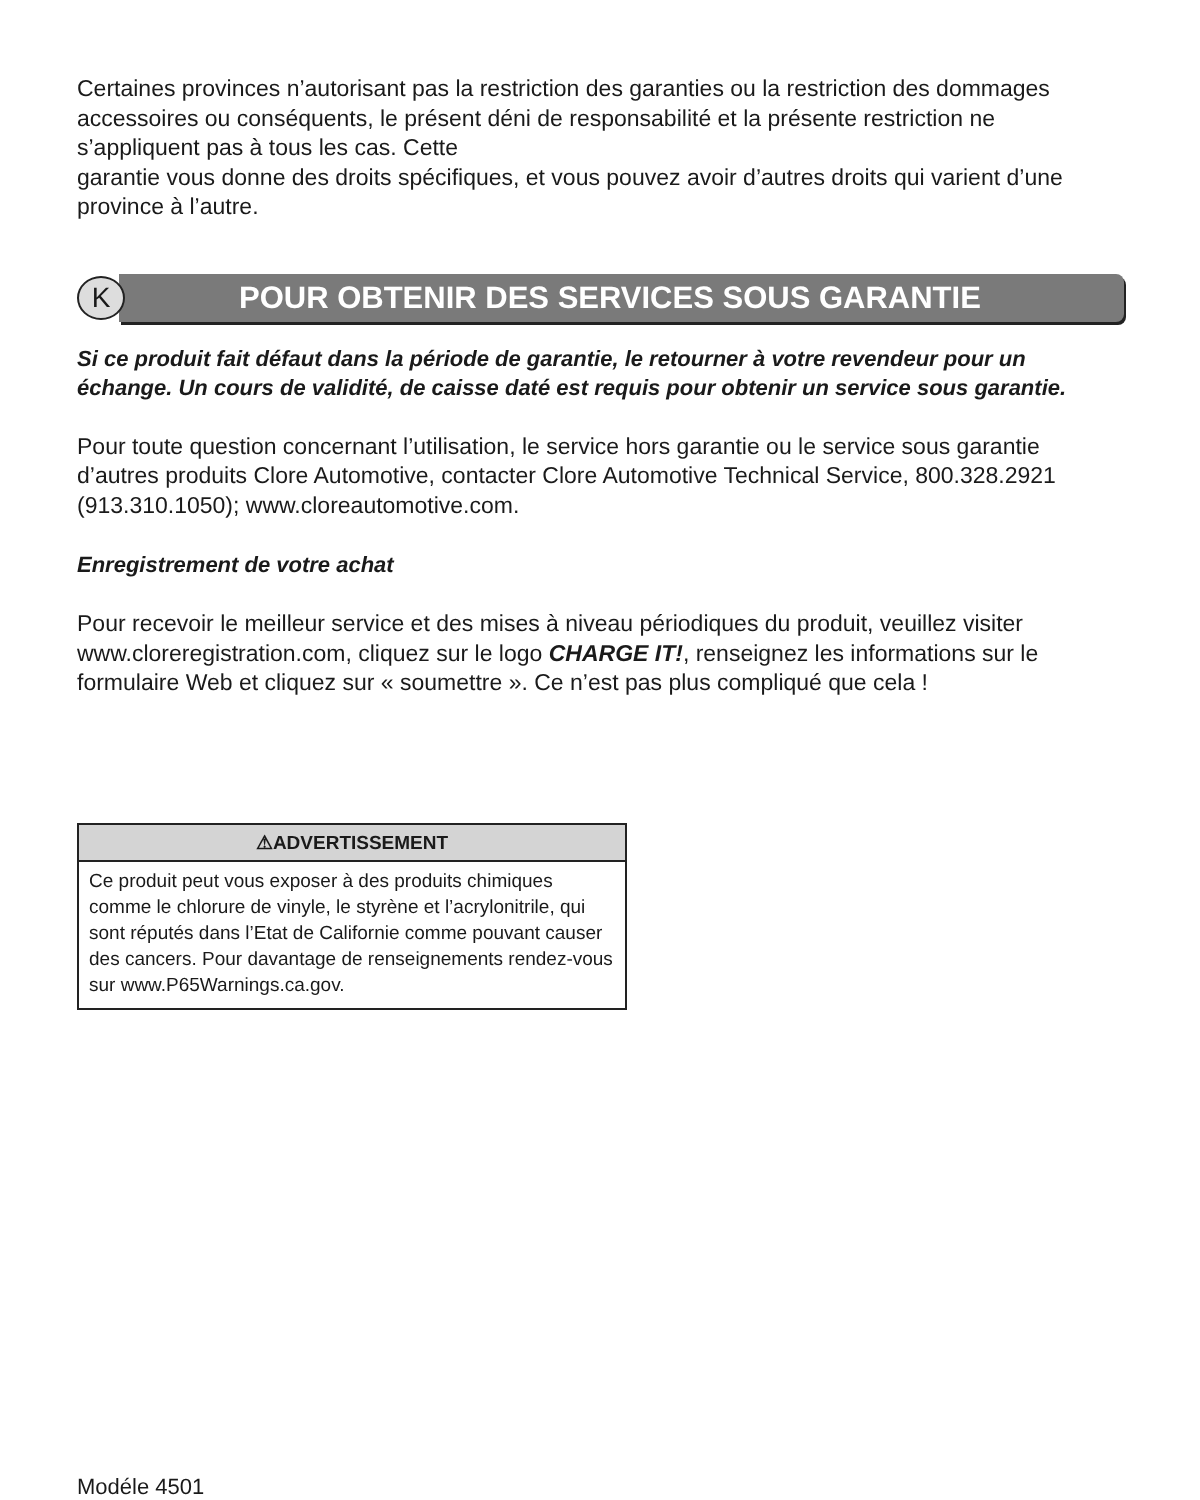Certaines provinces n’autorisant pas la restriction des garanties ou la restriction des dommages accessoires ou conséquents, le présent déni de responsabilité et la présente restriction ne s’appliquent pas à tous les cas. Cette
garantie vous donne des droits spécifiques, et vous pouvez avoir d’autres droits qui varient d’une province à l’autre.
K
POUR OBTENIR DES SERVICES SOUS GARANTIE
Si ce produit fait défaut dans la période de garantie, le retourner à votre revendeur pour un échange. Un cours de validité, de caisse daté est requis pour obtenir un service sous garantie.
Pour toute question concernant l’utilisation, le service hors garantie ou le service sous garantie d’autres produits Clore Automotive, contacter Clore Automotive Technical Service, 800.328.2921 (913.310.1050); www.cloreautomotive.com.
Enregistrement de votre achat
Pour recevoir le meilleur service et des mises à niveau périodiques du produit, veuillez visiter www.cloreregistration.com, cliquez sur le logo CHARGE IT!, renseignez les informations sur le formulaire Web et cliquez sur « soumettre ». Ce n’est pas plus compliqué que cela !
⚠ADVERTISSEMENT
Ce produit peut vous exposer à des produits chimiques comme le chlorure de vinyle, le styrène et l’acrylonitrile, qui sont réputés dans l’Etat de Californie comme pouvant causer des cancers. Pour davantage de renseignements rendez-vous sur www.P65Warnings.ca.gov.
Modéle 4501